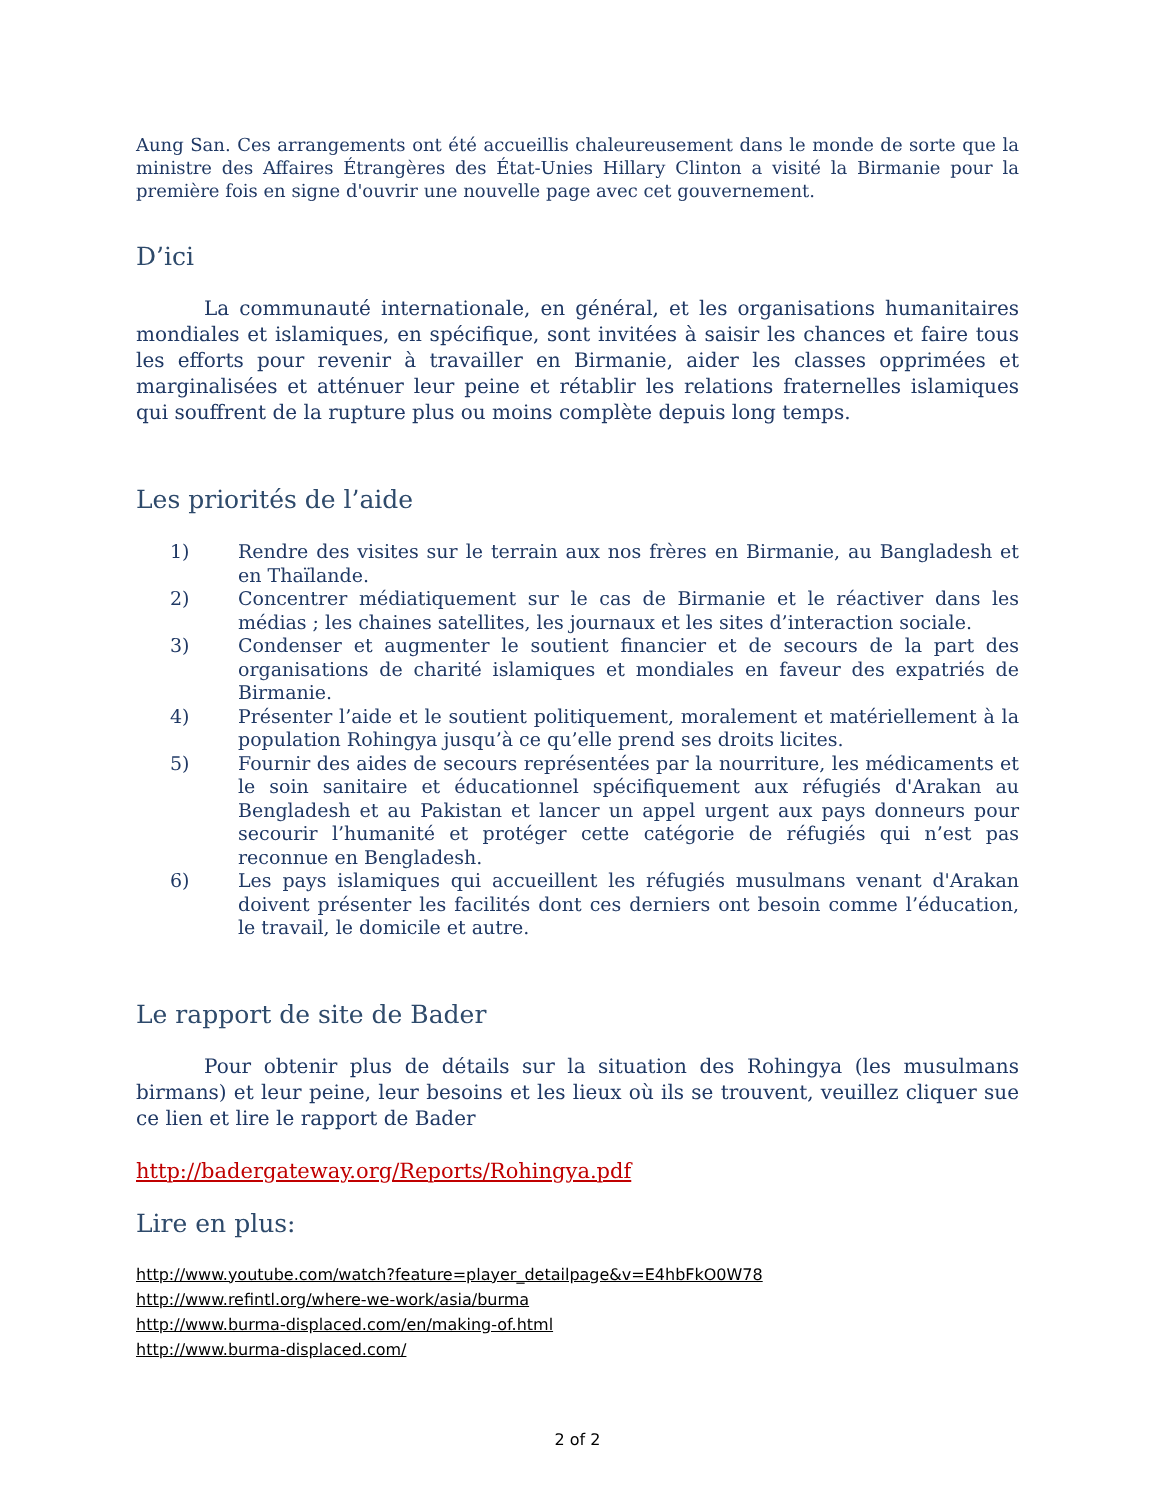Aung San. Ces arrangements ont été accueillis chaleureusement dans le monde de sorte que la ministre des Affaires Étrangères des État-Unies Hillary Clinton a visité la Birmanie pour la première fois en signe d'ouvrir une nouvelle page avec cet gouvernement.
D’ici
La communauté internationale, en général, et les organisations humanitaires mondiales et islamiques, en spécifique, sont invitées à saisir les chances et faire tous les efforts pour revenir à travailler en Birmanie, aider les classes opprimées et marginalisées et atténuer leur peine et rétablir les relations fraternelles islamiques qui souffrent de la rupture plus ou moins complète depuis long temps.
Les priorités de l’aide
1) Rendre des visites sur le terrain aux nos frères en Birmanie, au Bangladesh et en Thaïlande.
2) Concentrer médiatiquement sur le cas de Birmanie et le réactiver dans les médias ; les chaines satellites, les journaux et les sites d’interaction sociale.
3) Condenser et augmenter le soutient financier et de secours de la part des organisations de charité islamiques et mondiales en faveur des expatriés de Birmanie.
4) Présenter l’aide et le soutient politiquement, moralement et matériellement à la population Rohingya jusqu’à ce qu’elle prend ses droits licites.
5) Fournir des aides de secours représentées par la nourriture, les médicaments et le soin sanitaire et éducationnel spécifiquement aux réfugiés d'Arakan au Bengladesh et au Pakistan et lancer un appel urgent aux pays donneurs pour secourir l’humanité et protéger cette catégorie de réfugiés qui n’est pas reconnue en Bengladesh.
6) Les pays islamiques qui accueillent les réfugiés musulmans venant d'Arakan doivent présenter les facilités dont ces derniers ont besoin comme l’éducation, le travail, le domicile et autre.
Le rapport de site de Bader
Pour obtenir plus de détails sur la situation des Rohingya (les musulmans birmans) et leur peine, leur besoins et les lieux où ils se trouvent, veuillez cliquer sue ce lien et lire le rapport de Bader
http://badergateway.org/Reports/Rohingya.pdf
Lire en plus:
http://www.youtube.com/watch?feature=player_detailpage&v=E4hbFkO0W78
http://www.refintl.org/where-we-work/asia/burma
http://www.burma-displaced.com/en/making-of.html
http://www.burma-displaced.com/
2 of 2